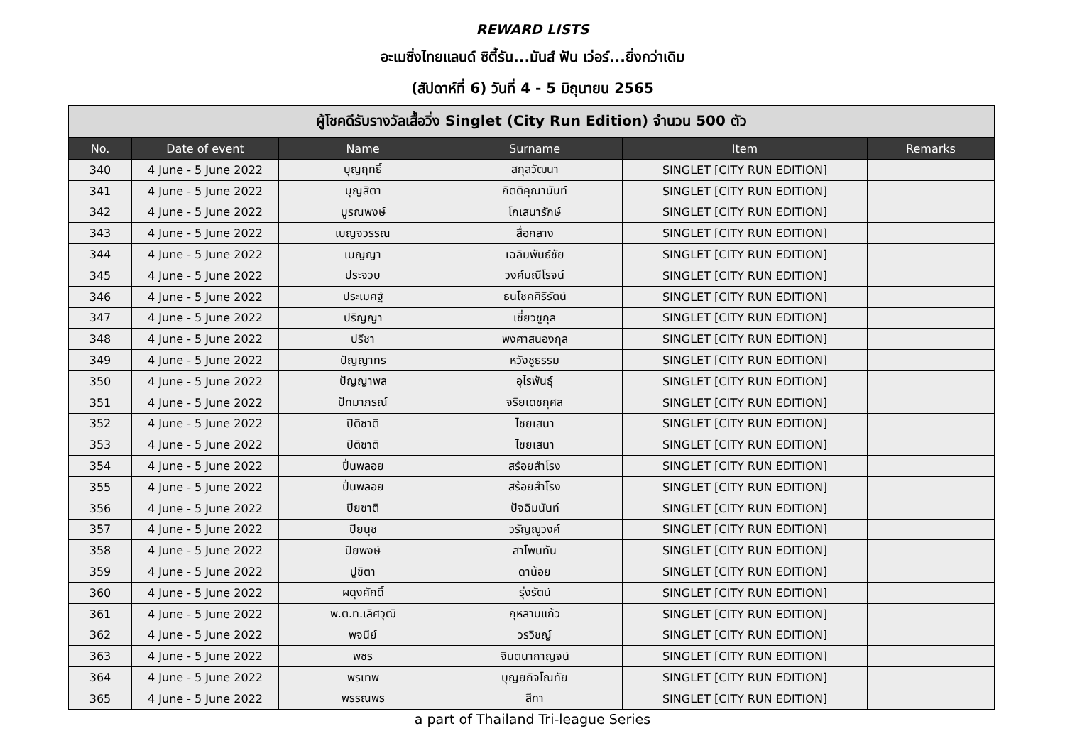REWARD LISTS
อะเมซิ่งไทยแลนด์ ซิตี้รัน...มันส์ ฟัน เว่อร์...ยิ่งกว่าเดิม
(สัปดาห์ที่ 6) วันที่ 4 - 5 มิถุนายน 2565
| ผู้โชคดีรับรางวัลเสื้อวิ่ง Singlet (City Run Edition) จำนวน 500 ตัว | | | | | |
| --- | --- | --- | --- | --- | --- |
| No. | Date of event | Name | Surname | Item | Remarks |
| 340 | 4 June - 5 June 2022 | บุญฤทธิ์ | สกุลวัฒนา | SINGLET [CITY RUN EDITION] | |
| 341 | 4 June - 5 June 2022 | บุญสิตา | กิตติคุณานันท์ | SINGLET [CITY RUN EDITION] | |
| 342 | 4 June - 5 June 2022 | บูรณพงษ์ | โกเสนารักษ์ | SINGLET [CITY RUN EDITION] | |
| 343 | 4 June - 5 June 2022 | เบญจวรรณ | สื่อกลาง | SINGLET [CITY RUN EDITION] | |
| 344 | 4 June - 5 June 2022 | เบญญา | เฉลิมพันธ์ชัย | SINGLET [CITY RUN EDITION] | |
| 345 | 4 June - 5 June 2022 | ประจวบ | วงศ์มณีโรจน์ | SINGLET [CITY RUN EDITION] | |
| 346 | 4 June - 5 June 2022 | ประเมศฐ์ | ธนโชคศิริรัตน์ | SINGLET [CITY RUN EDITION] | |
| 347 | 4 June - 5 June 2022 | ปริญญา | เชี่ยวชูกุล | SINGLET [CITY RUN EDITION] | |
| 348 | 4 June - 5 June 2022 | ปรีชา | พงศาสนองกุล | SINGLET [CITY RUN EDITION] | |
| 349 | 4 June - 5 June 2022 | ปัญญาทร | หวังชูธรรม | SINGLET [CITY RUN EDITION] | |
| 350 | 4 June - 5 June 2022 | ปัญญาพล | อุไรพันธุ์ | SINGLET [CITY RUN EDITION] | |
| 351 | 4 June - 5 June 2022 | ปัทมาภรณ์ | จริยเดชกุศล | SINGLET [CITY RUN EDITION] | |
| 352 | 4 June - 5 June 2022 | ปิติชาติ | ไชยเสนา | SINGLET [CITY RUN EDITION] | |
| 353 | 4 June - 5 June 2022 | ปิติชาติ | ไชยเสนา | SINGLET [CITY RUN EDITION] | |
| 354 | 4 June - 5 June 2022 | ปิ่นพลอย | สร้อยสำโรง | SINGLET [CITY RUN EDITION] | |
| 355 | 4 June - 5 June 2022 | ปิ่นพลอย | สร้อยสำโรง | SINGLET [CITY RUN EDITION] | |
| 356 | 4 June - 5 June 2022 | ปิยชาติ | ปัจฉิมนันท์ | SINGLET [CITY RUN EDITION] | |
| 357 | 4 June - 5 June 2022 | ปิยนุช | วรัญญูวงศ์ | SINGLET [CITY RUN EDITION] | |
| 358 | 4 June - 5 June 2022 | ปิยพงษ์ | สาโพนทัน | SINGLET [CITY RUN EDITION] | |
| 359 | 4 June - 5 June 2022 | ปูชิตา | ดาน้อย | SINGLET [CITY RUN EDITION] | |
| 360 | 4 June - 5 June 2022 | ผดุงศักดิ์ | รุ่งรัตน์ | SINGLET [CITY RUN EDITION] | |
| 361 | 4 June - 5 June 2022 | พ.ต.ท.เลิศวุฒิ | กุหลาบแก้ว | SINGLET [CITY RUN EDITION] | |
| 362 | 4 June - 5 June 2022 | พจนีย์ | วรวิชญ์ | SINGLET [CITY RUN EDITION] | |
| 363 | 4 June - 5 June 2022 | พชร | จินตนากาญจน์ | SINGLET [CITY RUN EDITION] | |
| 364 | 4 June - 5 June 2022 | พรเทพ | บุญยกิจโณทัย | SINGLET [CITY RUN EDITION] | |
| 365 | 4 June - 5 June 2022 | พรรณพร | สีทา | SINGLET [CITY RUN EDITION] | |
a part of Thailand Tri-league Series